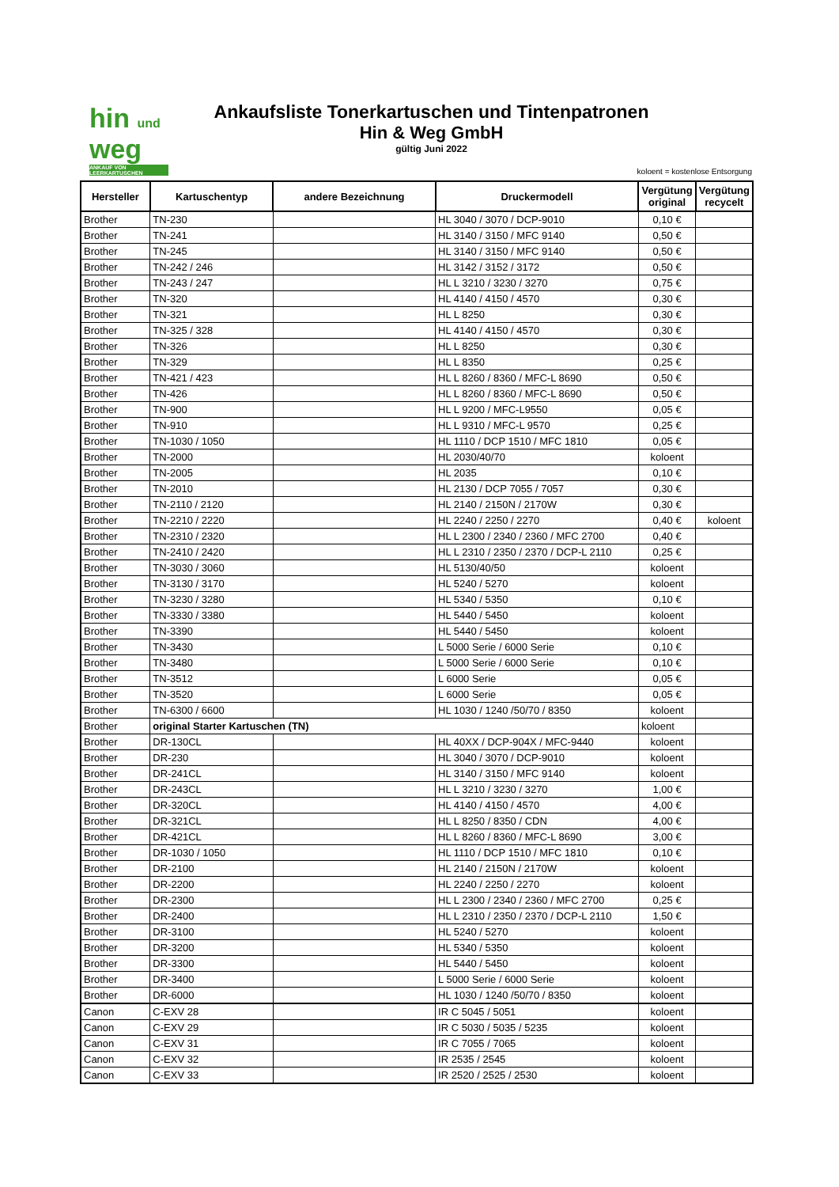hin und weg
ANKAUF VON LEERKARTUSCHEN
Ankaufsliste Tonerkartuschen und Tintenpatronen
Hin & Weg GmbH
gültig Juni 2022
koloent = kostenlose Entsorgung
| Hersteller | Kartuschentyp | andere Bezeichnung | Druckermodell | Vergütung original | Vergütung recycelt |
| --- | --- | --- | --- | --- | --- |
| Brother | TN-230 | | HL 3040 / 3070 / DCP-9010 | 0,10 € | |
| Brother | TN-241 | | HL 3140 / 3150 / MFC 9140 | 0,50 € | |
| Brother | TN-245 | | HL 3140 / 3150 / MFC 9140 | 0,50 € | |
| Brother | TN-242 / 246 | | HL 3142 / 3152 / 3172 | 0,50 € | |
| Brother | TN-243 / 247 | | HL L 3210 / 3230 / 3270 | 0,75 € | |
| Brother | TN-320 | | HL 4140 / 4150 / 4570 | 0,30 € | |
| Brother | TN-321 | | HL L 8250 | 0,30 € | |
| Brother | TN-325 / 328 | | HL 4140 / 4150 / 4570 | 0,30 € | |
| Brother | TN-326 | | HL L 8250 | 0,30 € | |
| Brother | TN-329 | | HL L 8350 | 0,25 € | |
| Brother | TN-421 / 423 | | HL L 8260 / 8360 / MFC-L 8690 | 0,50 € | |
| Brother | TN-426 | | HL L 8260 / 8360 / MFC-L 8690 | 0,50 € | |
| Brother | TN-900 | | HL L 9200 / MFC-L9550 | 0,05 € | |
| Brother | TN-910 | | HL L 9310 / MFC-L 9570 | 0,25 € | |
| Brother | TN-1030 / 1050 | | HL 1110 / DCP 1510 / MFC 1810 | 0,05 € | |
| Brother | TN-2000 | | HL 2030/40/70 | koloent | |
| Brother | TN-2005 | | HL 2035 | 0,10 € | |
| Brother | TN-2010 | | HL 2130 / DCP 7055 / 7057 | 0,30 € | |
| Brother | TN-2110 / 2120 | | HL 2140 / 2150N / 2170W | 0,30 € | |
| Brother | TN-2210 / 2220 | | HL 2240 / 2250 / 2270 | 0,40 € | koloent |
| Brother | TN-2310 / 2320 | | HL L 2300 / 2340 / 2360 / MFC 2700 | 0,40 € | |
| Brother | TN-2410 / 2420 | | HL L 2310 / 2350 / 2370 / DCP-L 2110 | 0,25 € | |
| Brother | TN-3030 / 3060 | | HL 5130/40/50 | koloent | |
| Brother | TN-3130 / 3170 | | HL 5240 / 5270 | koloent | |
| Brother | TN-3230 / 3280 | | HL 5340 / 5350 | 0,10 € | |
| Brother | TN-3330 / 3380 | | HL 5440 / 5450 | koloent | |
| Brother | TN-3390 | | HL 5440 / 5450 | koloent | |
| Brother | TN-3430 | | L 5000 Serie / 6000 Serie | 0,10 € | |
| Brother | TN-3480 | | L 5000 Serie / 6000 Serie | 0,10 € | |
| Brother | TN-3512 | | L 6000 Serie | 0,05 € | |
| Brother | TN-3520 | | L 6000 Serie | 0,05 € | |
| Brother | TN-6300 / 6600 | | HL 1030 / 1240 /50/70 / 8350 | koloent | |
| Brother | original Starter Kartuschen (TN) | | | koloent | |
| Brother | DR-130CL | | HL 40XX / DCP-904X / MFC-9440 | koloent | |
| Brother | DR-230 | | HL 3040 / 3070 / DCP-9010 | koloent | |
| Brother | DR-241CL | | HL 3140 / 3150 / MFC 9140 | koloent | |
| Brother | DR-243CL | | HL L 3210 / 3230 / 3270 | 1,00 € | |
| Brother | DR-320CL | | HL 4140 / 4150 / 4570 | 4,00 € | |
| Brother | DR-321CL | | HL L 8250 / 8350 / CDN | 4,00 € | |
| Brother | DR-421CL | | HL L 8260 / 8360 / MFC-L 8690 | 3,00 € | |
| Brother | DR-1030 / 1050 | | HL 1110 / DCP 1510 / MFC 1810 | 0,10 € | |
| Brother | DR-2100 | | HL 2140 / 2150N / 2170W | koloent | |
| Brother | DR-2200 | | HL 2240 / 2250 / 2270 | koloent | |
| Brother | DR-2300 | | HL L 2300 / 2340 / 2360 / MFC 2700 | 0,25 € | |
| Brother | DR-2400 | | HL L 2310 / 2350 / 2370 / DCP-L 2110 | 1,50 € | |
| Brother | DR-3100 | | HL 5240 / 5270 | koloent | |
| Brother | DR-3200 | | HL 5340 / 5350 | koloent | |
| Brother | DR-3300 | | HL 5440 / 5450 | koloent | |
| Brother | DR-3400 | | L 5000 Serie / 6000 Serie | koloent | |
| Brother | DR-6000 | | HL 1030 / 1240 /50/70 / 8350 | koloent | |
| Canon | C-EXV 28 | | IR C 5045 / 5051 | koloent | |
| Canon | C-EXV 29 | | IR C 5030 / 5035 / 5235 | koloent | |
| Canon | C-EXV 31 | | IR C 7055 / 7065 | koloent | |
| Canon | C-EXV 32 | | IR 2535 / 2545 | koloent | |
| Canon | C-EXV 33 | | IR 2520 / 2525 / 2530 | koloent | |